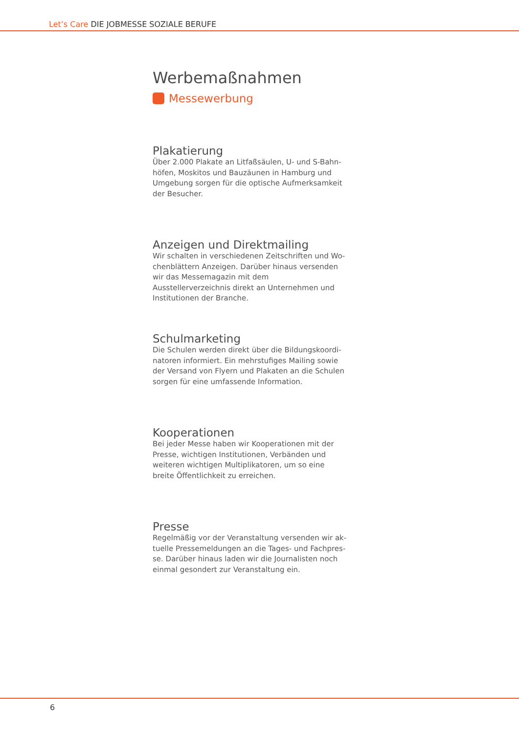Let’s Care DIE JOBMESSE SOZIALE BERUFE
Werbemaßnahmen
Messewerbung
Plakatierung
Über 2.000 Plakate an Litfaßsäulen, U- und S-Bahn­höfen, Moskitos und Bauzäunen in Hamburg und Umgebung sorgen für die optische Aufmerksamkeit der Besucher.
Anzeigen und Direktmailing
Wir schalten in verschiedenen Zeitschriften und Wo­chenblättern Anzeigen. Darüber hinaus versenden wir das Messemagazin mit dem Ausstellerverzeichnis di­rekt an Unternehmen und Institutionen der Branche.
Schulmarketing
Die Schulen werden direkt über die Bildungskoordi­natoren informiert. Ein mehrstufiges Mailing sowie der Versand von Flyern und Plakaten an die Schulen sorgen für eine umfassende Information.
Kooperationen
Bei jeder Messe haben wir Kooperationen mit der Presse, wichtigen Institutionen, Verbänden und weiteren wichtigen Multiplikatoren, um so eine breite Öffentlichkeit zu erreichen.
Presse
Regelmäßig vor der Veranstaltung versenden wir ak­tuelle Pressemeldungen an die Tages- und Fachpres­se. Darüber hinaus laden wir die Journalisten noch einmal gesondert zur Veranstaltung ein.
6